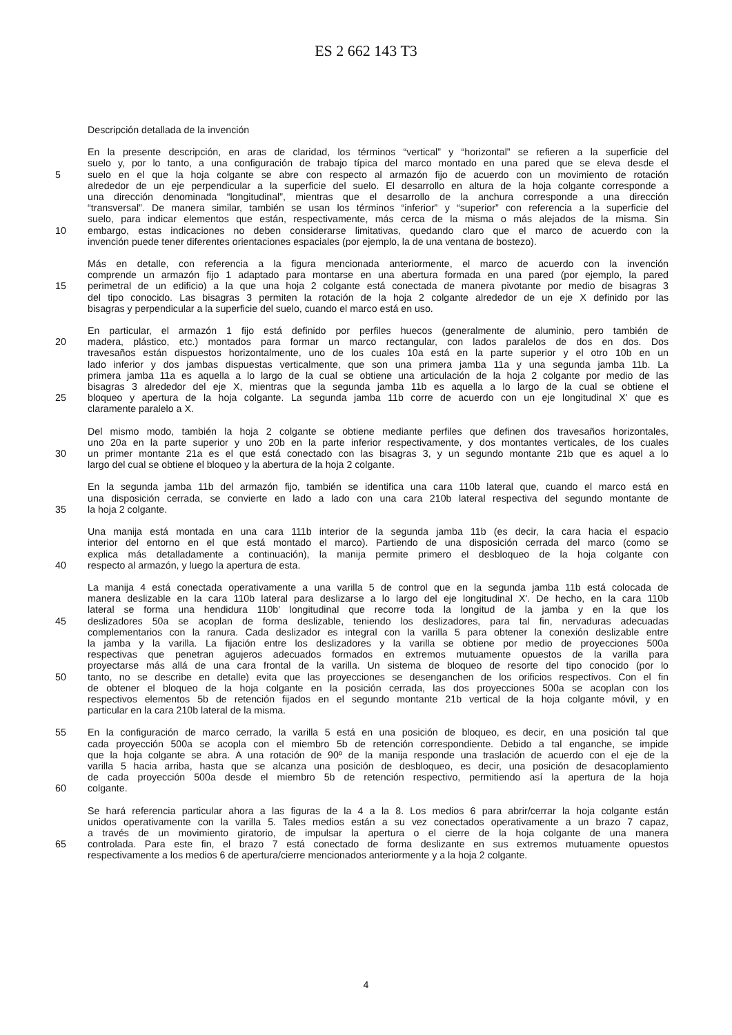ES 2 662 143 T3
Descripción detallada de la invención
En la presente descripción, en aras de claridad, los términos “vertical” y “horizontal” se refieren a la superficie del
suelo y, por lo tanto, a una configuración de trabajo típica del marco montado en una pared que se eleva desde el
5 suelo en el que la hoja colgante se abre con respecto al armazón fijo de acuerdo con un movimiento de rotación
alrededor de un eje perpendicular a la superficie del suelo. El desarrollo en altura de la hoja colgante corresponde a
una dirección denominada “longitudinal”, mientras que el desarrollo de la anchura corresponde a una dirección
“transversal”. De manera similar, también se usan los términos “inferior” y “superior” con referencia a la superficie del
suelo, para indicar elementos que están, respectivamente, más cerca de la misma o más alejados de la misma. Sin
10 embargo, estas indicaciones no deben considerarse limitativas, quedando claro que el marco de acuerdo con la
invención puede tener diferentes orientaciones espaciales (por ejemplo, la de una ventana de bostezo).
Más en detalle, con referencia a la figura mencionada anteriormente, el marco de acuerdo con la invención
comprende un armazón fijo 1 adaptado para montarse en una abertura formada en una pared (por ejemplo, la pared
15 perimetral de un edificio) a la que una hoja 2 colgante está conectada de manera pivotante por medio de bisagras 3
del tipo conocido. Las bisagras 3 permiten la rotación de la hoja 2 colgante alrededor de un eje X definido por las
bisagras y perpendicular a la superficie del suelo, cuando el marco está en uso.
En particular, el armazón 1 fijo está definido por perfiles huecos (generalmente de aluminio, pero también de
20 madera, plástico, etc.) montados para formar un marco rectangular, con lados paralelos de dos en dos. Dos
travesaños están dispuestos horizontalmente, uno de los cuales 10a está en la parte superior y el otro 10b en un
lado inferior y dos jambas dispuestas verticalmente, que son una primera jamba 11a y una segunda jamba 11b. La
primera jamba 11a es aquella a lo largo de la cual se obtiene una articulación de la hoja 2 colgante por medio de las
bisagras 3 alrededor del eje X, mientras que la segunda jamba 11b es aquella a lo largo de la cual se obtiene el
25 bloqueo y apertura de la hoja colgante. La segunda jamba 11b corre de acuerdo con un eje longitudinal X' que es
claramente paralelo a X.
Del mismo modo, también la hoja 2 colgante se obtiene mediante perfiles que definen dos travesaños horizontales,
uno 20a en la parte superior y uno 20b en la parte inferior respectivamente, y dos montantes verticales, de los cuales
30 un primer montante 21a es el que está conectado con las bisagras 3, y un segundo montante 21b que es aquel a lo
largo del cual se obtiene el bloqueo y la abertura de la hoja 2 colgante.
En la segunda jamba 11b del armazón fijo, también se identifica una cara 110b lateral que, cuando el marco está en
una disposición cerrada, se convierte en lado a lado con una cara 210b lateral respectiva del segundo montante de
35 la hoja 2 colgante.
Una manija está montada en una cara 111b interior de la segunda jamba 11b (es decir, la cara hacia el espacio
interior del entorno en el que está montado el marco). Partiendo de una disposición cerrada del marco (como se
explica más detalladamente a continuación), la manija permite primero el desbloqueo de la hoja colgante con
40 respecto al armazón, y luego la apertura de esta.
La manija 4 está conectada operativamente a una varilla 5 de control que en la segunda jamba 11b está colocada de
manera deslizable en la cara 110b lateral para deslizarse a lo largo del eje longitudinal X'. De hecho, en la cara 110b
lateral se forma una hendidura 110b’ longitudinal que recorre toda la longitud de la jamba y en la que los
45 deslizadores 50a se acoplan de forma deslizable, teniendo los deslizadores, para tal fin, nervaduras adecuadas
complementarios con la ranura. Cada deslizador es integral con la varilla 5 para obtener la conexión deslizable entre
la jamba y la varilla. La fijación entre los deslizadores y la varilla se obtiene por medio de proyecciones 500a
respectivas que penetran agujeros adecuados formados en extremos mutuamente opuestos de la varilla para
proyectarse más allá de una cara frontal de la varilla. Un sistema de bloqueo de resorte del tipo conocido (por lo
50 tanto, no se describe en detalle) evita que las proyecciones se desenganchen de los orificios respectivos. Con el fin
de obtener el bloqueo de la hoja colgante en la posición cerrada, las dos proyecciones 500a se acoplan con los
respectivos elementos 5b de retención fijados en el segundo montante 21b vertical de la hoja colgante móvil, y en
particular en la cara 210b lateral de la misma.
55 En la configuración de marco cerrado, la varilla 5 está en una posición de bloqueo, es decir, en una posición tal que
cada proyección 500a se acopla con el miembro 5b de retención correspondiente. Debido a tal enganche, se impide
que la hoja colgante se abra. A una rotación de 90º de la manija responde una traslación de acuerdo con el eje de la
varilla 5 hacia arriba, hasta que se alcanza una posición de desbloqueo, es decir, una posición de desacoplamiento
de cada proyección 500a desde el miembro 5b de retención respectivo, permitiendo así la apertura de la hoja
60 colgante.
Se hará referencia particular ahora a las figuras de la 4 a la 8. Los medios 6 para abrir/cerrar la hoja colgante están
unidos operativamente con la varilla 5. Tales medios están a su vez conectados operativamente a un brazo 7 capaz,
a través de un movimiento giratorio, de impulsar la apertura o el cierre de la hoja colgante de una manera
65 controlada. Para este fin, el brazo 7 está conectado de forma deslizante en sus extremos mutuamente opuestos
respectivamente a los medios 6 de apertura/cierre mencionados anteriormente y a la hoja 2 colgante.
4